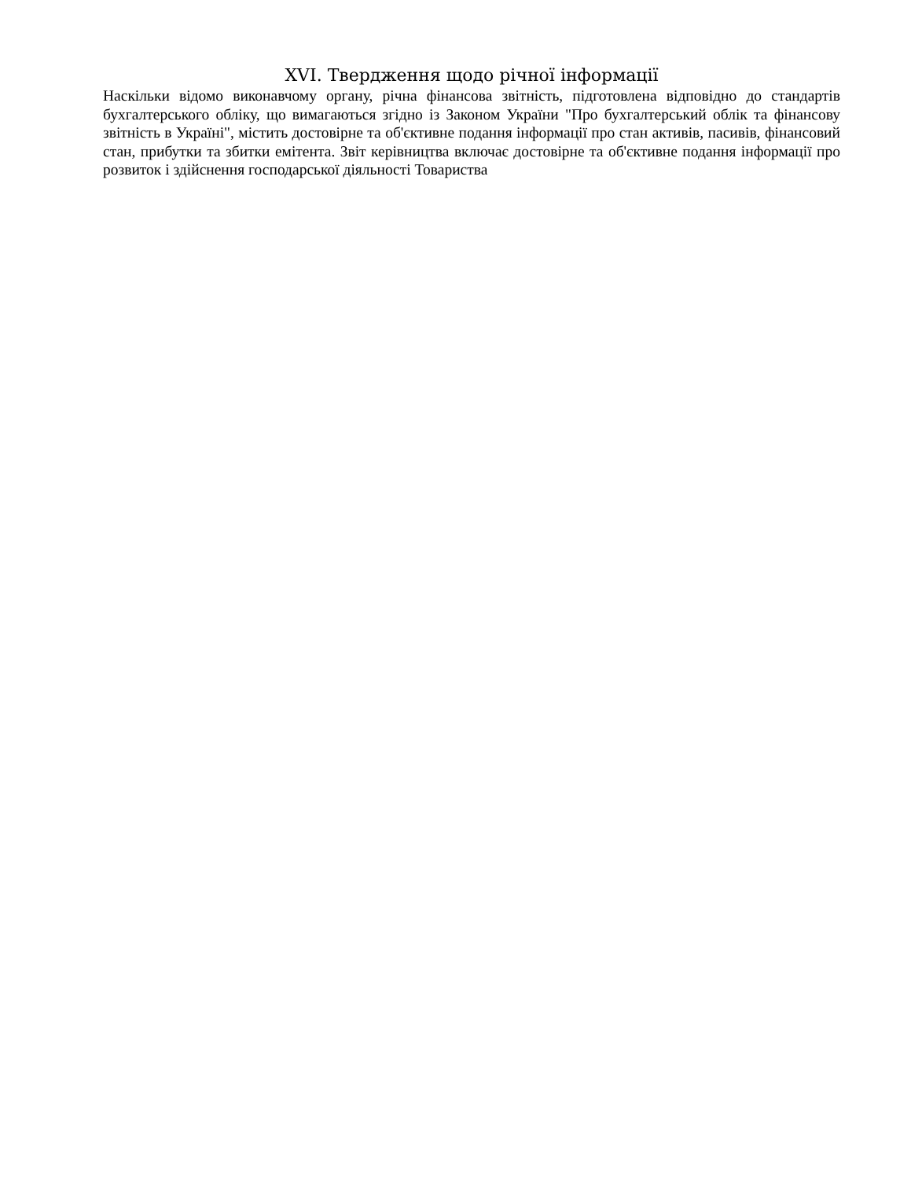XVI. Твердження щодо річної інформації
Наскільки відомо виконавчому органу, річна фінансова звітність, підготовлена відповідно до стандартів бухгалтерського обліку, що вимагаються згідно із Законом України "Про бухгалтерський облік та фінансову звітність в Україні", містить достовірне та об'єктивне подання інформації про стан активів, пасивів, фінансовий стан, прибутки та збитки емітента. Звіт керівництва включає достовірне та об'єктивне подання інформації про розвиток і здійснення господарської діяльності Товариства